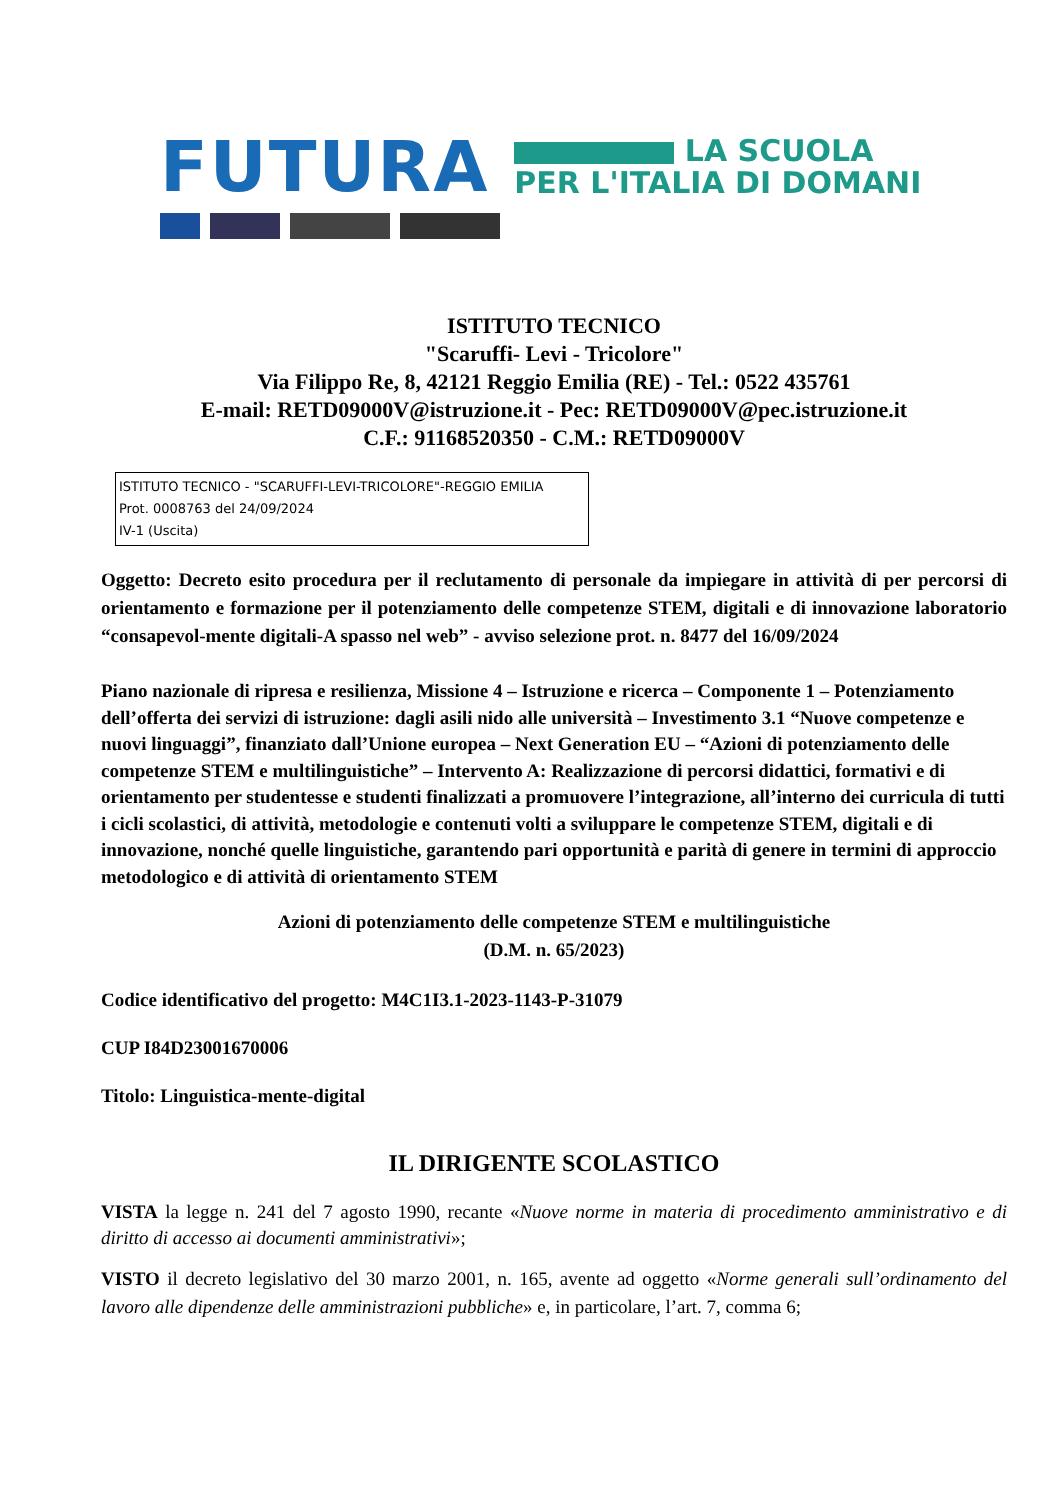FUTURA LA SCUOLA
PER L'ITALIA DI DOMANI
ISTITUTO TECNICO
"Scaruffi- Levi - Tricolore"
Via Filippo Re, 8, 42121 Reggio Emilia (RE) - Tel.: 0522 435761
E-mail: RETD09000V@istruzione.it - Pec: RETD09000V@pec.istruzione.it
C.F.: 91168520350 - C.M.: RETD09000V
ISTITUTO TECNICO - "SCARUFFI-LEVI-TRICOLORE"-REGGIO EMILIA
Prot. 0008763 del 24/09/2024
IV-1 (Uscita)
Oggetto: Decreto esito procedura per il reclutamento di personale da impiegare in attività di per percorsi di orientamento e formazione per il potenziamento delle competenze STEM, digitali e di innovazione laboratorio “consapevol-mente digitali-A spasso nel web” - avviso selezione prot. n. 8477 del 16/09/2024
Piano nazionale di ripresa e resilienza, Missione 4 – Istruzione e ricerca – Componente 1 – Potenziamento dell’offerta dei servizi di istruzione: dagli asili nido alle università – Investimento 3.1 “Nuove competenze e nuovi linguaggi”, finanziato dall’Unione europea – Next Generation EU – “Azioni di potenziamento delle competenze STEM e multilinguistiche” – Intervento A: Realizzazione di percorsi didattici, formativi e di orientamento per studentesse e studenti finalizzati a promuovere l’integrazione, all’interno dei curricula di tutti i cicli scolastici, di attività, metodologie e contenuti volti a sviluppare le competenze STEM, digitali e di innovazione, nonché quelle linguistiche, garantendo pari opportunità e parità di genere in termini di approccio metodologico e di attività di orientamento STEM
Azioni di potenziamento delle competenze STEM e multilinguistiche
(D.M. n. 65/2023)
Codice identificativo del progetto: M4C1I3.1-2023-1143-P-31079
CUP I84D23001670006
Titolo: Linguistica-mente-digital
IL DIRIGENTE SCOLASTICO
VISTA la legge n. 241 del 7 agosto 1990, recante «Nuove norme in materia di procedimento amministrativo e di diritto di accesso ai documenti amministrativi»;
VISTO il decreto legislativo del 30 marzo 2001, n. 165, avente ad oggetto «Norme generali sull’ordinamento del lavoro alle dipendenze delle amministrazioni pubbliche» e, in particolare, l’art. 7, comma 6;